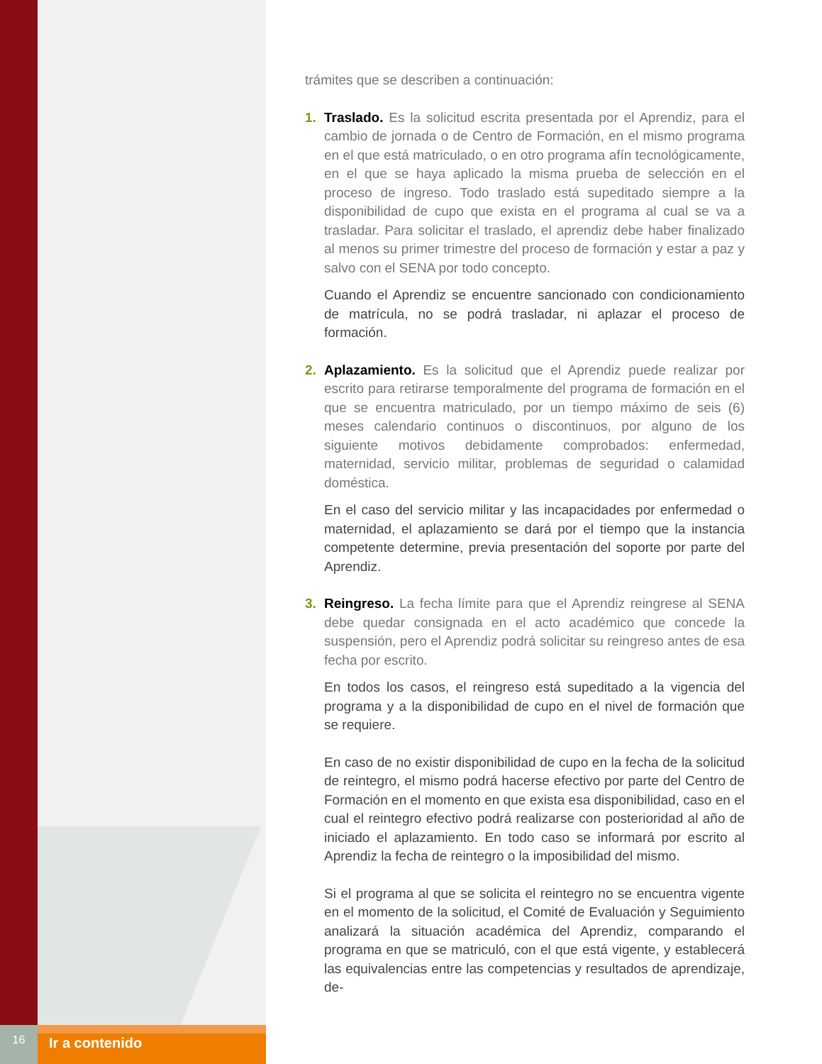trámites que se describen a continuación:
1. Traslado. Es la solicitud escrita presentada por el Aprendiz, para el cambio de jornada o de Centro de Formación, en el mismo programa en el que está matriculado, o en otro programa afín tecnológicamente, en el que se haya aplicado la misma prueba de selección en el proceso de ingreso. Todo traslado está supeditado siempre a la disponibilidad de cupo que exista en el programa al cual se va a trasladar. Para solicitar el traslado, el aprendiz debe haber finalizado al menos su primer trimestre del proceso de formación y estar a paz y salvo con el SENA por todo concepto.
Cuando el Aprendiz se encuentre sancionado con condicionamiento de matrícula, no se podrá trasladar, ni aplazar el proceso de formación.
2. Aplazamiento. Es la solicitud que el Aprendiz puede realizar por escrito para retirarse temporalmente del programa de formación en el que se encuentra matriculado, por un tiempo máximo de seis (6) meses calendario continuos o discontinuos, por alguno de los siguiente motivos debidamente comprobados: enfermedad, maternidad, servicio militar, problemas de seguridad o calamidad doméstica.
En el caso del servicio militar y las incapacidades por enfermedad o maternidad, el aplazamiento se dará por el tiempo que la instancia competente determine, previa presentación del soporte por parte del Aprendiz.
3. Reingreso. La fecha límite para que el Aprendiz reingrese al SENA debe quedar consignada en el acto académico que concede la suspensión, pero el Aprendiz podrá solicitar su reingreso antes de esa fecha por escrito.
En todos los casos, el reingreso está supeditado a la vigencia del programa y a la disponibilidad de cupo en el nivel de formación que se requiere.
En caso de no existir disponibilidad de cupo en la fecha de la solicitud de reintegro, el mismo podrá hacerse efectivo por parte del Centro de Formación en el momento en que exista esa disponibilidad, caso en el cual el reintegro efectivo podrá realizarse con posterioridad al año de iniciado el aplazamiento. En todo caso se informará por escrito al Aprendiz la fecha de reintegro o la imposibilidad del mismo.
Si el programa al que se solicita el reintegro no se encuentra vigente en el momento de la solicitud, el Comité de Evaluación y Seguimiento analizará la situación académica del Aprendiz, comparando el programa en que se matriculó, con el que está vigente, y establecerá las equivalencias entre las competencias y resultados de aprendizaje, de-
16
Ir a contenido